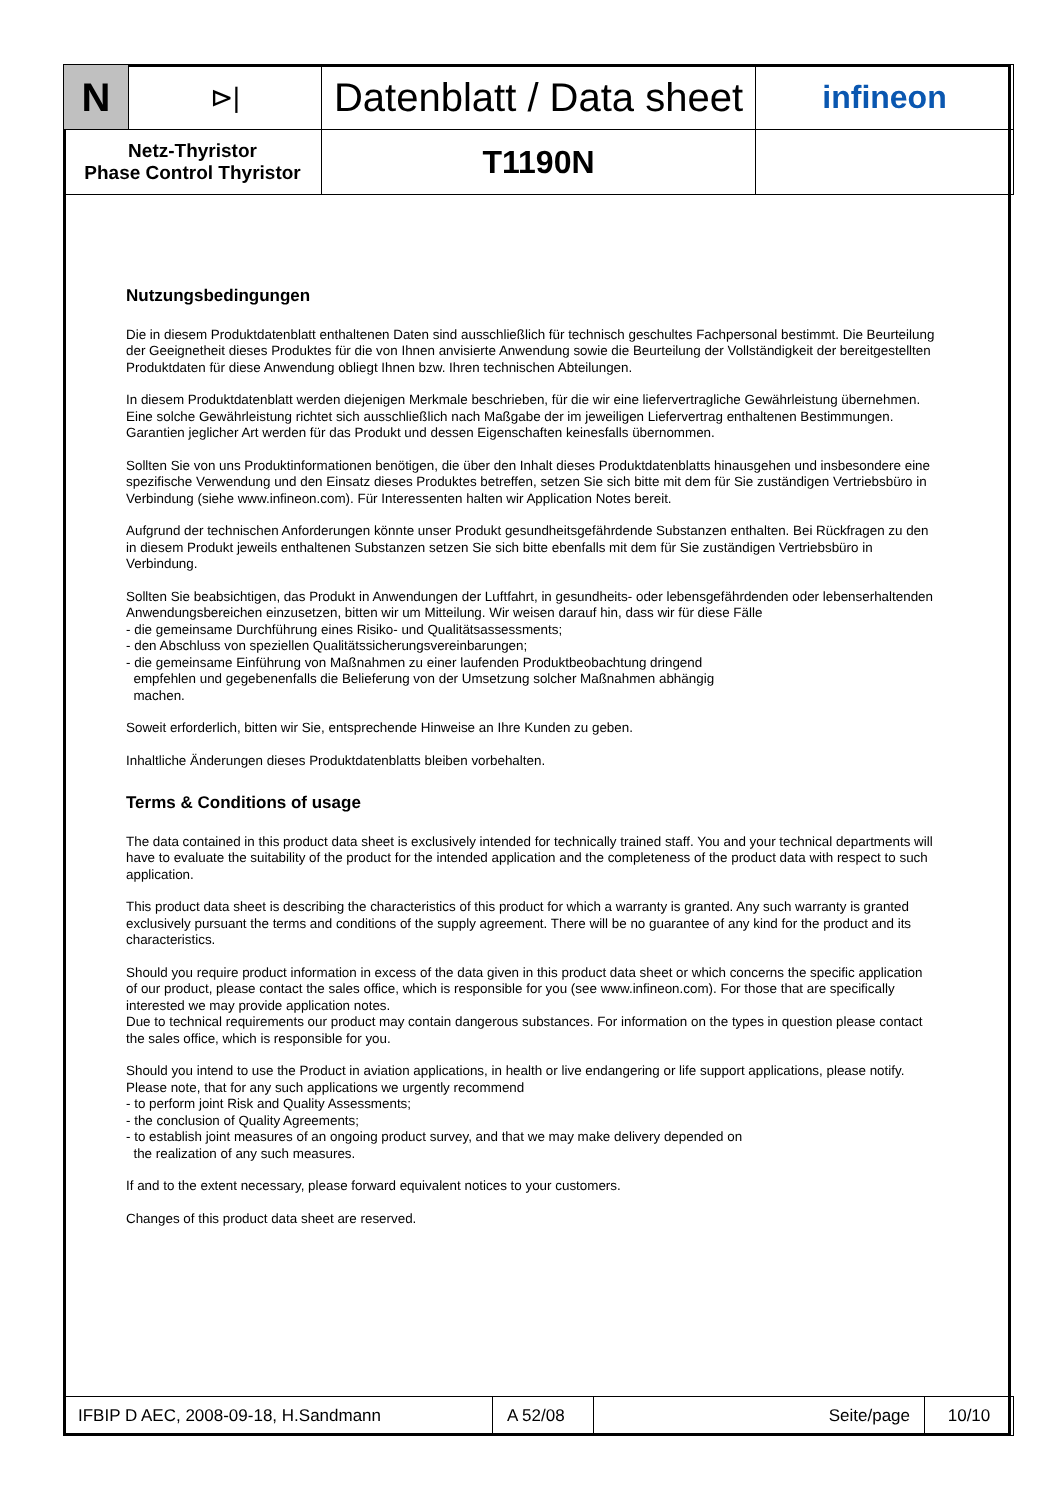| N | ⊳/ | Datenblatt / Data sheet | infineon |
| Netz-Thyristor Phase Control Thyristor | | T1190N | |
Nutzungsbedingungen
Die in diesem Produktdatenblatt enthaltenen Daten sind ausschließlich für technisch geschultes Fachpersonal bestimmt. Die Beurteilung der Geeignetheit dieses Produktes für die von Ihnen anvisierte Anwendung sowie die Beurteilung der Vollständigkeit der bereitgestellten Produktdaten für diese Anwendung obliegt Ihnen bzw. Ihren technischen Abteilungen.
In diesem Produktdatenblatt werden diejenigen Merkmale beschrieben, für die wir eine liefervertragliche Gewährleistung übernehmen. Eine solche Gewährleistung richtet sich ausschließlich nach Maßgabe der im jeweiligen Liefervertrag enthaltenen Bestimmungen. Garantien jeglicher Art werden für das Produkt und dessen Eigenschaften keinesfalls übernommen.
Sollten Sie von uns Produktinformationen benötigen, die über den Inhalt dieses Produktdatenblatts hinausgehen und insbesondere eine spezifische Verwendung und den Einsatz dieses Produktes betreffen, setzen Sie sich bitte mit dem für Sie zuständigen Vertriebsbüro in Verbindung (siehe www.infineon.com). Für Interessenten halten wir Application Notes bereit.
Aufgrund der technischen Anforderungen könnte unser Produkt gesundheitsgefährdende Substanzen enthalten. Bei Rückfragen zu den in diesem Produkt jeweils enthaltenen Substanzen setzen Sie sich bitte ebenfalls mit dem für Sie zuständigen Vertriebsbüro in Verbindung.
Sollten Sie beabsichtigen, das Produkt in Anwendungen der Luftfahrt, in gesundheits- oder lebensgefährdenden oder lebenserhaltenden Anwendungsbereichen einzusetzen, bitten wir um Mitteilung. Wir weisen darauf hin, dass wir für diese Fälle
- die gemeinsame Durchführung eines Risiko- und Qualitätsassessments;
- den Abschluss von speziellen Qualitätssicherungsvereinbarungen;
- die gemeinsame Einführung von Maßnahmen zu einer laufenden Produktbeobachtung dringend
empfehlen und gegebenenfalls die Belieferung von der Umsetzung solcher Maßnahmen abhängig
machen.
Soweit erforderlich, bitten wir Sie, entsprechende Hinweise an Ihre Kunden zu geben.
Inhaltliche Änderungen dieses Produktdatenblatts bleiben vorbehalten.
Terms & Conditions of usage
The data contained in this product data sheet is exclusively intended for technically trained staff. You and your technical departments will have to evaluate the suitability of the product for the intended application and the completeness of the product data with respect to such application.
This product data sheet is describing the characteristics of this product for which a warranty is granted. Any such warranty is granted exclusively pursuant the terms and conditions of the supply agreement. There will be no guarantee of any kind for the product and its characteristics.
Should you require product information in excess of the data given in this product data sheet or which concerns the specific application of our product, please contact the sales office, which is responsible for you (see www.infineon.com). For those that are specifically interested we may provide application notes.
Due to technical requirements our product may contain dangerous substances. For information on the types in question please contact the sales office, which is responsible for you.
Should you intend to use the Product in aviation applications, in health or live endangering or life support applications, please notify. Please note, that for any such applications we urgently recommend
- to perform joint Risk and Quality Assessments;
- the conclusion of Quality Agreements;
- to establish joint measures of an ongoing product survey, and that we may make delivery depended on
the realization of any such measures.
If and to the extent necessary, please forward equivalent notices to your customers.
Changes of this product data sheet are reserved.
| IFBIP D AEC, 2008-09-18, H.Sandmann | A 52/08 | Seite/page | 10/10 |